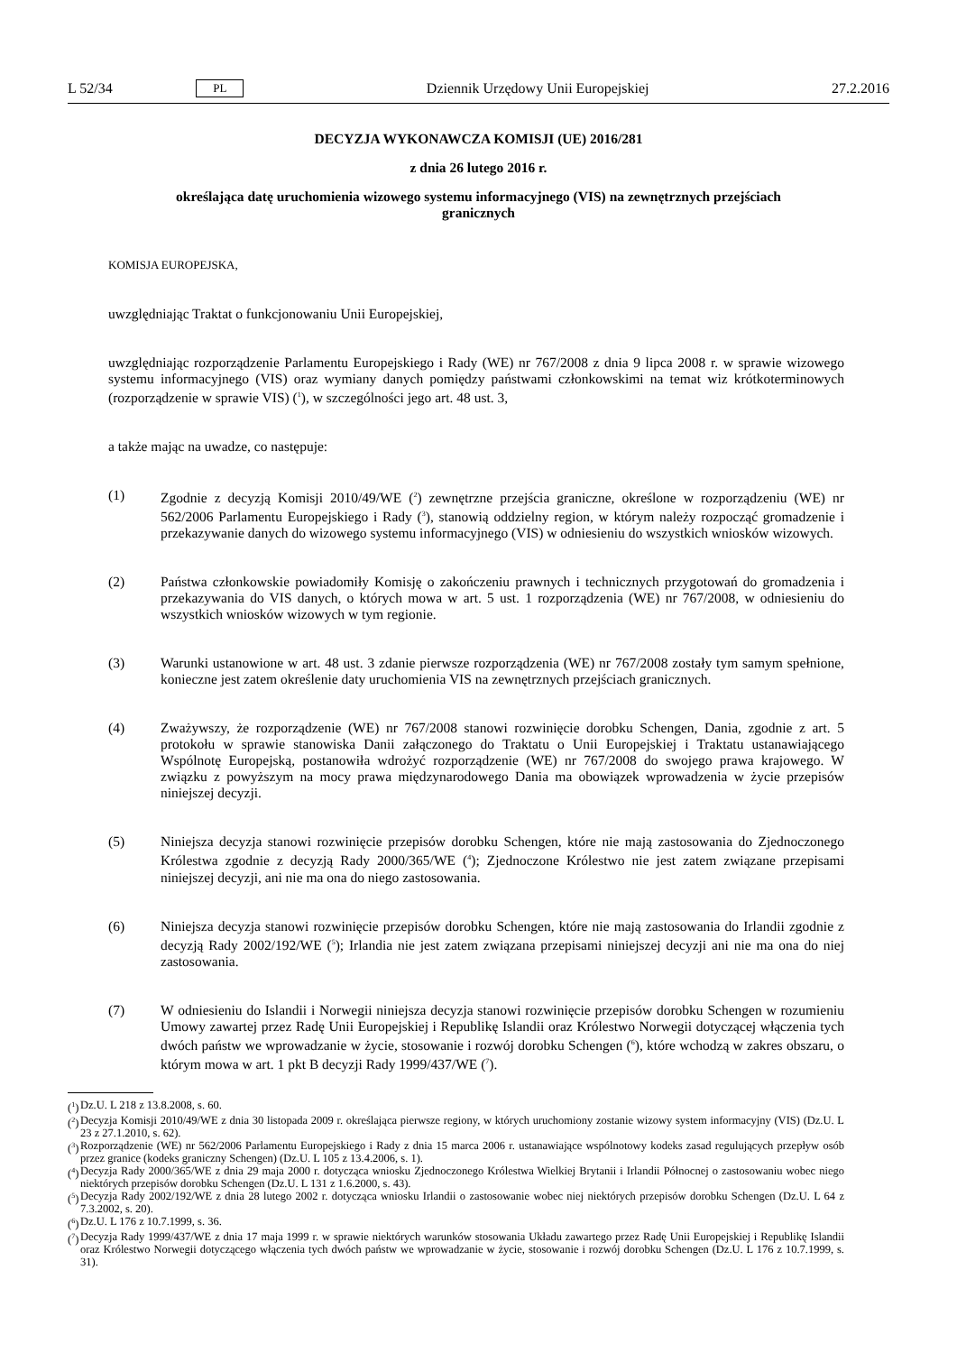L 52/34 PL Dziennik Urzędowy Unii Europejskiej 27.2.2016
DECYZJA WYKONAWCZA KOMISJI (UE) 2016/281
z dnia 26 lutego 2016 r.
określająca datę uruchomienia wizowego systemu informacyjnego (VIS) na zewnętrznych przejściach granicznych
KOMISJA EUROPEJSKA,
uwzględniając Traktat o funkcjonowaniu Unii Europejskiej,
uwzględniając rozporządzenie Parlamentu Europejskiego i Rady (WE) nr 767/2008 z dnia 9 lipca 2008 r. w sprawie wizowego systemu informacyjnego (VIS) oraz wymiany danych pomiędzy państwami członkowskimi na temat wiz krótkoterminowych (rozporządzenie w sprawie VIS) (<sup>1</sup>), w szczególności jego art. 48 ust. 3,
a także mając na uwadze, co następuje:
(1) Zgodnie z decyzją Komisji 2010/49/WE (<sup>2</sup>) zewnętrzne przejścia graniczne, określone w rozporządzeniu (WE) nr 562/2006 Parlamentu Europejskiego i Rady (<sup>3</sup>), stanowią oddzielny region, w którym należy rozpocząć gromadzenie i przekazywanie danych do wizowego systemu informacyjnego (VIS) w odniesieniu do wszystkich wniosków wizowych.
(2) Państwa członkowskie powiadomiły Komisję o zakończeniu prawnych i technicznych przygotowań do gromadzenia i przekazywania do VIS danych, o których mowa w art. 5 ust. 1 rozporządzenia (WE) nr 767/2008, w odniesieniu do wszystkich wniosków wizowych w tym regionie.
(3) Warunki ustanowione w art. 48 ust. 3 zdanie pierwsze rozporządzenia (WE) nr 767/2008 zostały tym samym spełnione, konieczne jest zatem określenie daty uruchomienia VIS na zewnętrznych przejściach granicznych.
(4) Zważywszy, że rozporządzenie (WE) nr 767/2008 stanowi rozwinięcie dorobku Schengen, Dania, zgodnie z art. 5 protokołu w sprawie stanowiska Danii załączonego do Traktatu o Unii Europejskiej i Traktatu ustanawiającego Wspólnotę Europejską, postanowiła wdrożyć rozporządzenie (WE) nr 767/2008 do swojego prawa krajowego. W związku z powyższym na mocy prawa międzynarodowego Dania ma obowiązek wprowadzenia w życie przepisów niniejszej decyzji.
(5) Niniejsza decyzja stanowi rozwinięcie przepisów dorobku Schengen, które nie mają zastosowania do Zjednoczonego Królestwa zgodnie z decyzją Rady 2000/365/WE (<sup>4</sup>); Zjednoczone Królestwo nie jest zatem związane przepisami niniejszej decyzji, ani nie ma ona do niego zastosowania.
(6) Niniejsza decyzja stanowi rozwinięcie przepisów dorobku Schengen, które nie mają zastosowania do Irlandii zgodnie z decyzją Rady 2002/192/WE (<sup>5</sup>); Irlandia nie jest zatem związana przepisami niniejszej decyzji ani nie ma ona do niej zastosowania.
(7) W odniesieniu do Islandii i Norwegii niniejsza decyzja stanowi rozwinięcie przepisów dorobku Schengen w rozumieniu Umowy zawartej przez Radę Unii Europejskiej i Republikę Islandii oraz Królestwo Norwegii dotyczącej włączenia tych dwóch państw we wprowadzanie w życie, stosowanie i rozwój dorobku Schengen (<sup>6</sup>), które wchodzą w zakres obszaru, o którym mowa w art. 1 pkt B decyzji Rady 1999/437/WE (<sup>7</sup>).
(<sup>1</sup>)
Dz.U. L 218 z 13.8.2008, s. 60.
(<sup>2</sup>)
Decyzja Komisji 2010/49/WE z dnia 30 listopada 2009 r. określająca pierwsze regiony, w których uruchomiony zostanie wizowy system informacyjny (VIS) (Dz.U. L 23 z 27.1.2010, s. 62).
(<sup>3</sup>)
Rozporządzenie (WE) nr 562/2006 Parlamentu Europejskiego i Rady z dnia 15 marca 2006 r. ustanawiające wspólnotowy kodeks zasad regulujących przepływ osób przez granice (kodeks graniczny Schengen) (Dz.U. L 105 z 13.4.2006, s. 1).
(<sup>4</sup>)
Decyzja Rady 2000/365/WE z dnia 29 maja 2000 r. dotycząca wniosku Zjednoczonego Królestwa Wielkiej Brytanii i Irlandii Północnej o zastosowaniu wobec niego niektórych przepisów dorobku Schengen (Dz.U. L 131 z 1.6.2000, s. 43).
(<sup>5</sup>)
Decyzja Rady 2002/192/WE z dnia 28 lutego 2002 r. dotycząca wniosku Irlandii o zastosowanie wobec niej niektórych przepisów dorobku Schengen (Dz.U. L 64 z 7.3.2002, s. 20).
(<sup>6</sup>)
Dz.U. L 176 z 10.7.1999, s. 36.
(<sup>7</sup>)
Decyzja Rady 1999/437/WE z dnia 17 maja 1999 r. w sprawie niektórych warunków stosowania Układu zawartego przez Radę Unii Europejskiej i Republikę Islandii oraz Królestwo Norwegii dotyczącego włączenia tych dwóch państw we wprowadzanie w życie, stosowanie i rozwój dorobku Schengen (Dz.U. L 176 z 10.7.1999, s. 31).